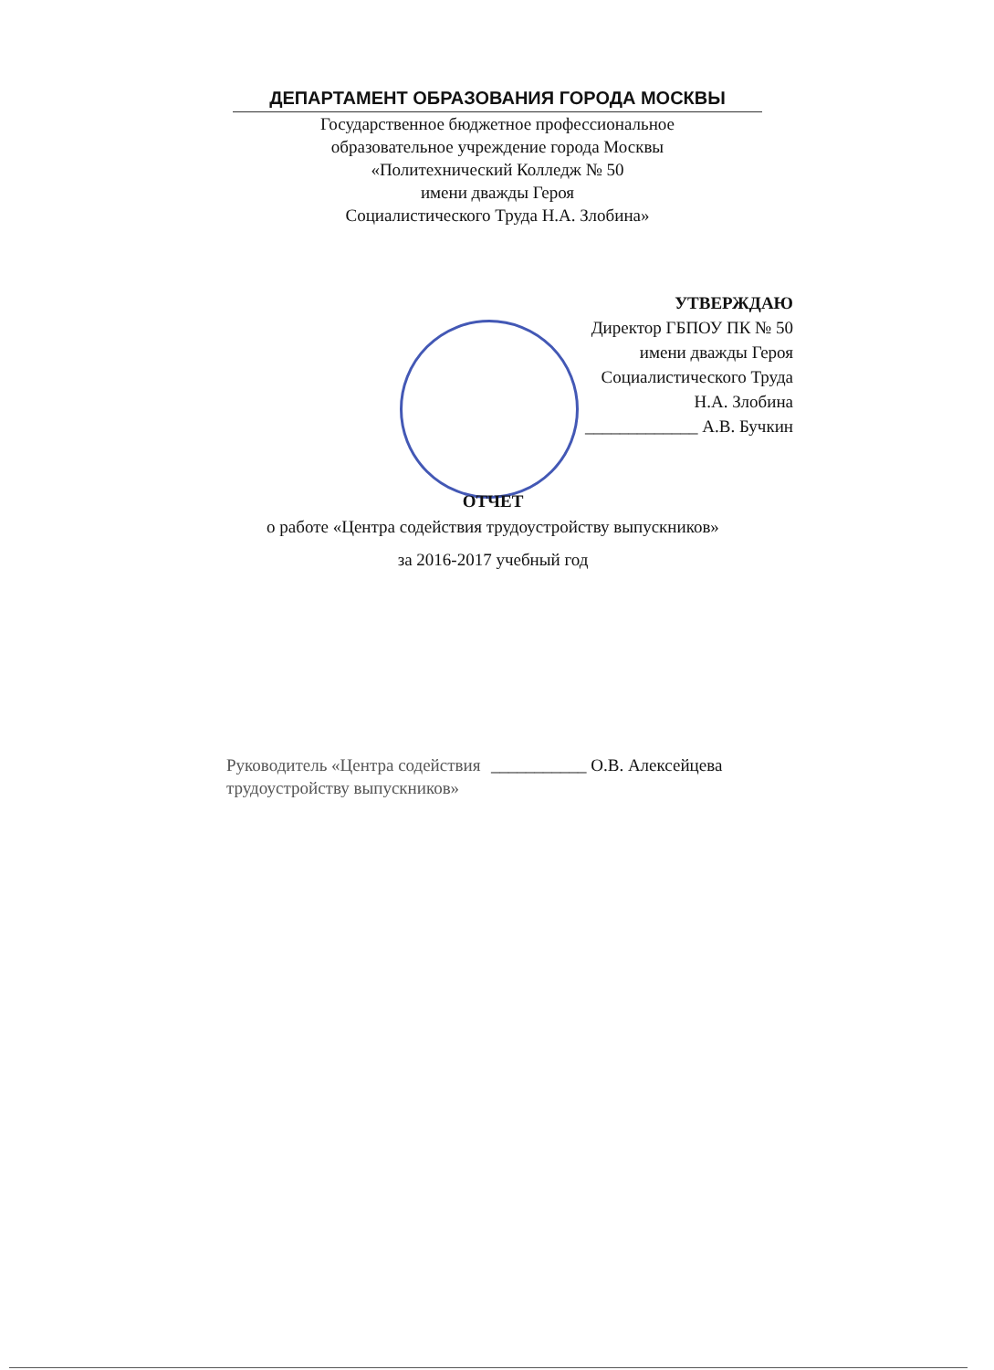ДЕПАРТАМЕНТ ОБРАЗОВАНИЯ ГОРОДА МОСКВЫ
Государственное бюджетное профессиональное
образовательное учреждение города Москвы
«Политехнический Колледж № 50
имени дважды Героя
Социалистического Труда Н.А. Злобина»
УТВЕРЖДАЮ
Директор ГБПОУ ПК № 50
имени дважды Героя
Социалистического Труда
Н.А. Злобина
_____________ А.В. Бучкин
ОТЧЕТ
о работе «Центра содействия трудоустройству выпускников»
за 2016-2017 учебный год
Руководитель «Центра содействия трудоустройству выпускников»
___________ О.В. Алексейцева